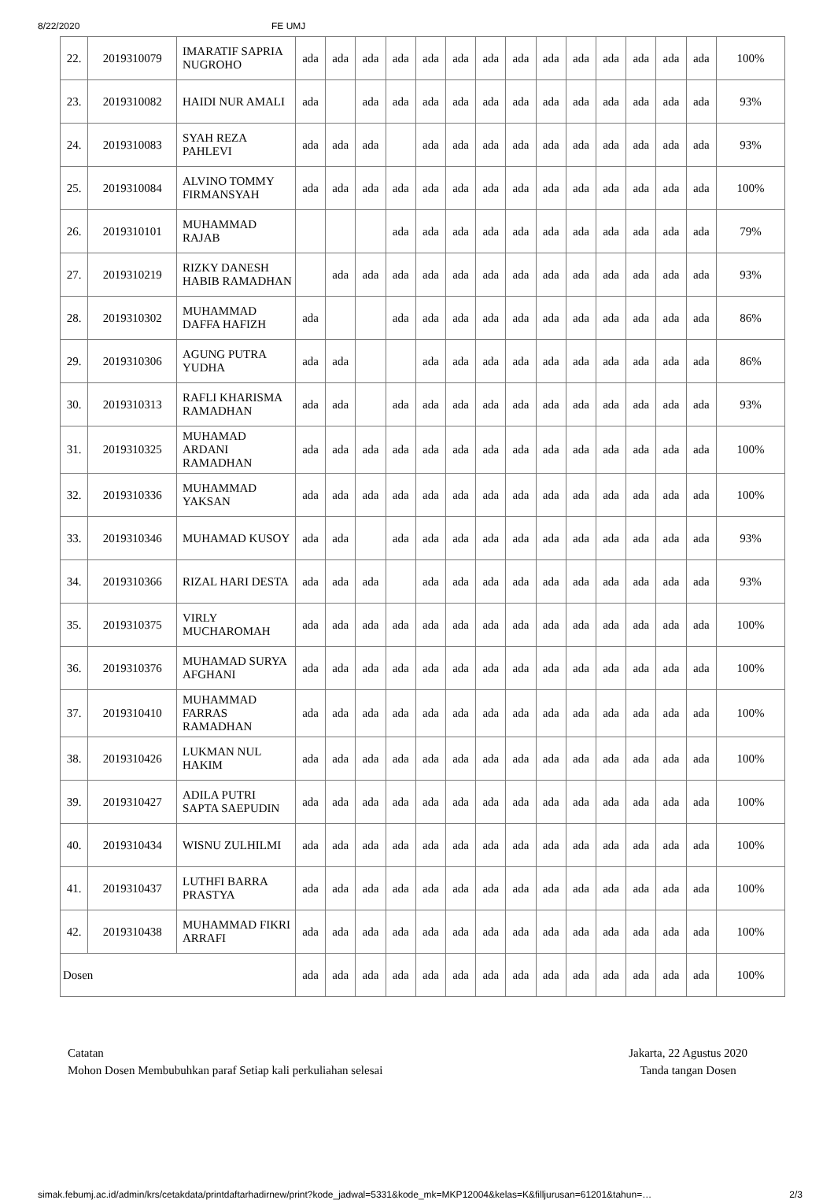8/22/2020 FE UMJ
| 22. | 2019310079 | IMARATIF SAPRIA NUGROHO | ada | ada | ada | ada | ada | ada | ada | ada | ada | ada | ada | ada | ada | ada | 100% |
| 23. | 2019310082 | HAIDI NUR AMALI | ada | | ada | ada | ada | ada | ada | ada | ada | ada | ada | ada | ada | ada | 93% |
| 24. | 2019310083 | SYAH REZA PAHLEVI | ada | ada | ada | | ada | ada | ada | ada | ada | ada | ada | ada | ada | ada | 93% |
| 25. | 2019310084 | ALVINO TOMMY FIRMANSYAH | ada | ada | ada | ada | ada | ada | ada | ada | ada | ada | ada | ada | ada | ada | 100% |
| 26. | 2019310101 | MUHAMMAD RAJAB | | | | ada | ada | ada | ada | ada | ada | ada | ada | ada | ada | ada | 79% |
| 27. | 2019310219 | RIZKY DANESH HABIB RAMADHAN | | ada | ada | ada | ada | ada | ada | ada | ada | ada | ada | ada | ada | ada | 93% |
| 28. | 2019310302 | MUHAMMAD DAFFA HAFIZH | ada | | | ada | ada | ada | ada | ada | ada | ada | ada | ada | ada | ada | 86% |
| 29. | 2019310306 | AGUNG PUTRA YUDHA | ada | ada | | | ada | ada | ada | ada | ada | ada | ada | ada | ada | ada | 86% |
| 30. | 2019310313 | RAFLI KHARISMA RAMADHAN | ada | ada | | ada | ada | ada | ada | ada | ada | ada | ada | ada | ada | ada | 93% |
| 31. | 2019310325 | MUHAMAD ARDANI RAMADHAN | ada | ada | ada | ada | ada | ada | ada | ada | ada | ada | ada | ada | ada | ada | 100% |
| 32. | 2019310336 | MUHAMMAD YAKSAN | ada | ada | ada | ada | ada | ada | ada | ada | ada | ada | ada | ada | ada | ada | 100% |
| 33. | 2019310346 | MUHAMAD KUSOY | ada | ada | | ada | ada | ada | ada | ada | ada | ada | ada | ada | ada | ada | 93% |
| 34. | 2019310366 | RIZAL HARI DESTA | ada | ada | ada | | ada | ada | ada | ada | ada | ada | ada | ada | ada | ada | 93% |
| 35. | 2019310375 | VIRLY MUCHAROMAH | ada | ada | ada | ada | ada | ada | ada | ada | ada | ada | ada | ada | ada | ada | 100% |
| 36. | 2019310376 | MUHAMAD SURYA AFGHANI | ada | ada | ada | ada | ada | ada | ada | ada | ada | ada | ada | ada | ada | ada | 100% |
| 37. | 2019310410 | MUHAMMAD FARRAS RAMADHAN | ada | ada | ada | ada | ada | ada | ada | ada | ada | ada | ada | ada | ada | ada | 100% |
| 38. | 2019310426 | LUKMAN NUL HAKIM | ada | ada | ada | ada | ada | ada | ada | ada | ada | ada | ada | ada | ada | ada | 100% |
| 39. | 2019310427 | ADILA PUTRI SAPTA SAEPUDIN | ada | ada | ada | ada | ada | ada | ada | ada | ada | ada | ada | ada | ada | ada | 100% |
| 40. | 2019310434 | WISNU ZULHILMI | ada | ada | ada | ada | ada | ada | ada | ada | ada | ada | ada | ada | ada | ada | 100% |
| 41. | 2019310437 | LUTHFI BARRA PRASTYA | ada | ada | ada | ada | ada | ada | ada | ada | ada | ada | ada | ada | ada | ada | 100% |
| 42. | 2019310438 | MUHAMMAD FIKRI ARRAFI | ada | ada | ada | ada | ada | ada | ada | ada | ada | ada | ada | ada | ada | ada | 100% |
| Dosen | | | ada | ada | ada | ada | ada | ada | ada | ada | ada | ada | ada | ada | ada | ada | 100% |
Catatan
Mohon Dosen Membubuhkan paraf Setiap kali perkuliahan selesai
Jakarta, 22 Agustus 2020
Tanda tangan Dosen
simak.febumj.ac.id/admin/krs/cetakdata/printdaftarhadirnew/print?kode_jadwal=5331&kode_mk=MKP12004&kelas=K&filljurusan=61201&tahun=… 2/3